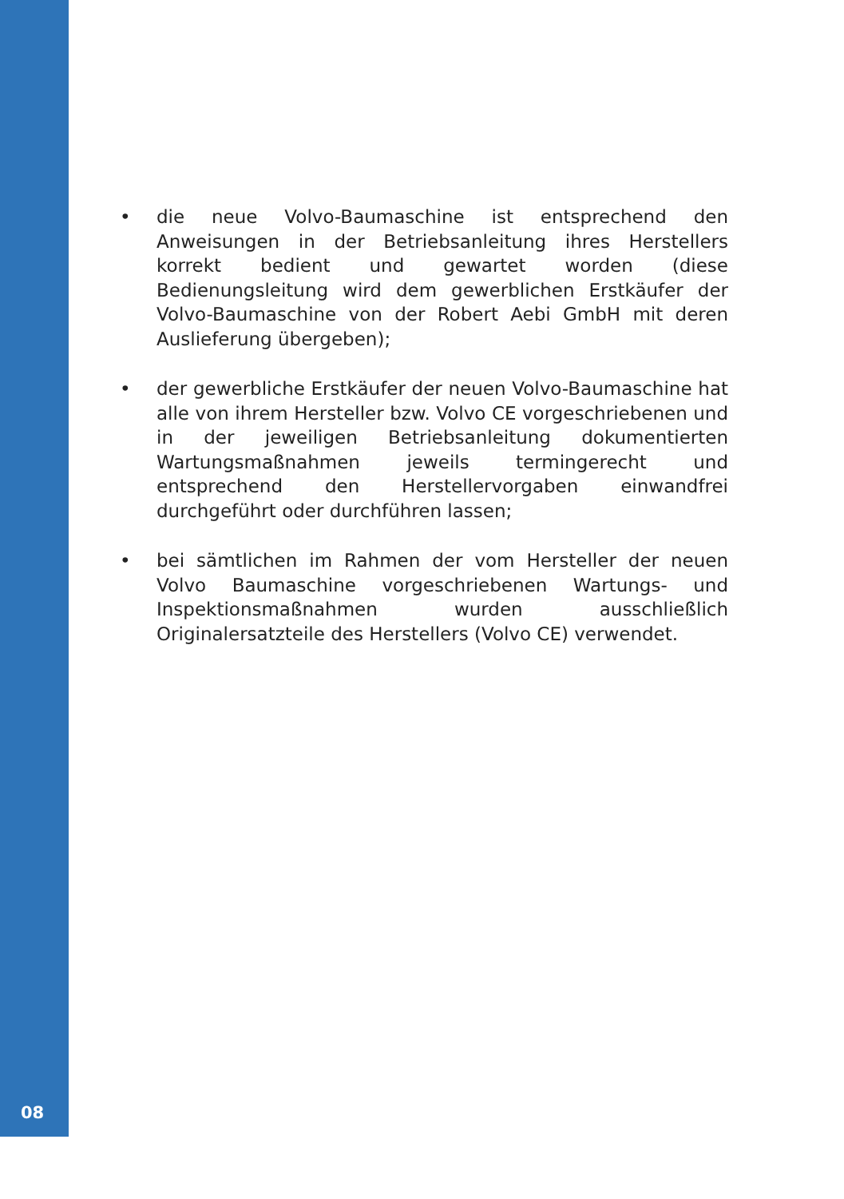• die neue Volvo-Baumaschine ist entsprechend den Anweisungen in der Betriebsanleitung ihres Herstellers korrekt bedient und gewartet worden (diese Bedienungsleitung wird dem gewerblichen Erstkäufer der Volvo-Baumaschine von der Robert Aebi GmbH mit deren Auslieferung übergeben);
• der gewerbliche Erstkäufer der neuen Volvo-Baumaschine hat alle von ihrem Hersteller bzw. Volvo CE vorgeschriebenen und in der jeweiligen Betriebsanleitung dokumentierten Wartungsmaßnahmen jeweils termingerecht und entsprechend den Herstellervorgaben einwandfrei durchgeführt oder durchführen lassen;
• bei sämtlichen im Rahmen der vom Hersteller der neuen Volvo Baumaschine vorgeschriebenen Wartungs- und Inspektionsmaßnahmen wurden ausschließlich Originalersatzteile des Herstellers (Volvo CE) verwendet.
08